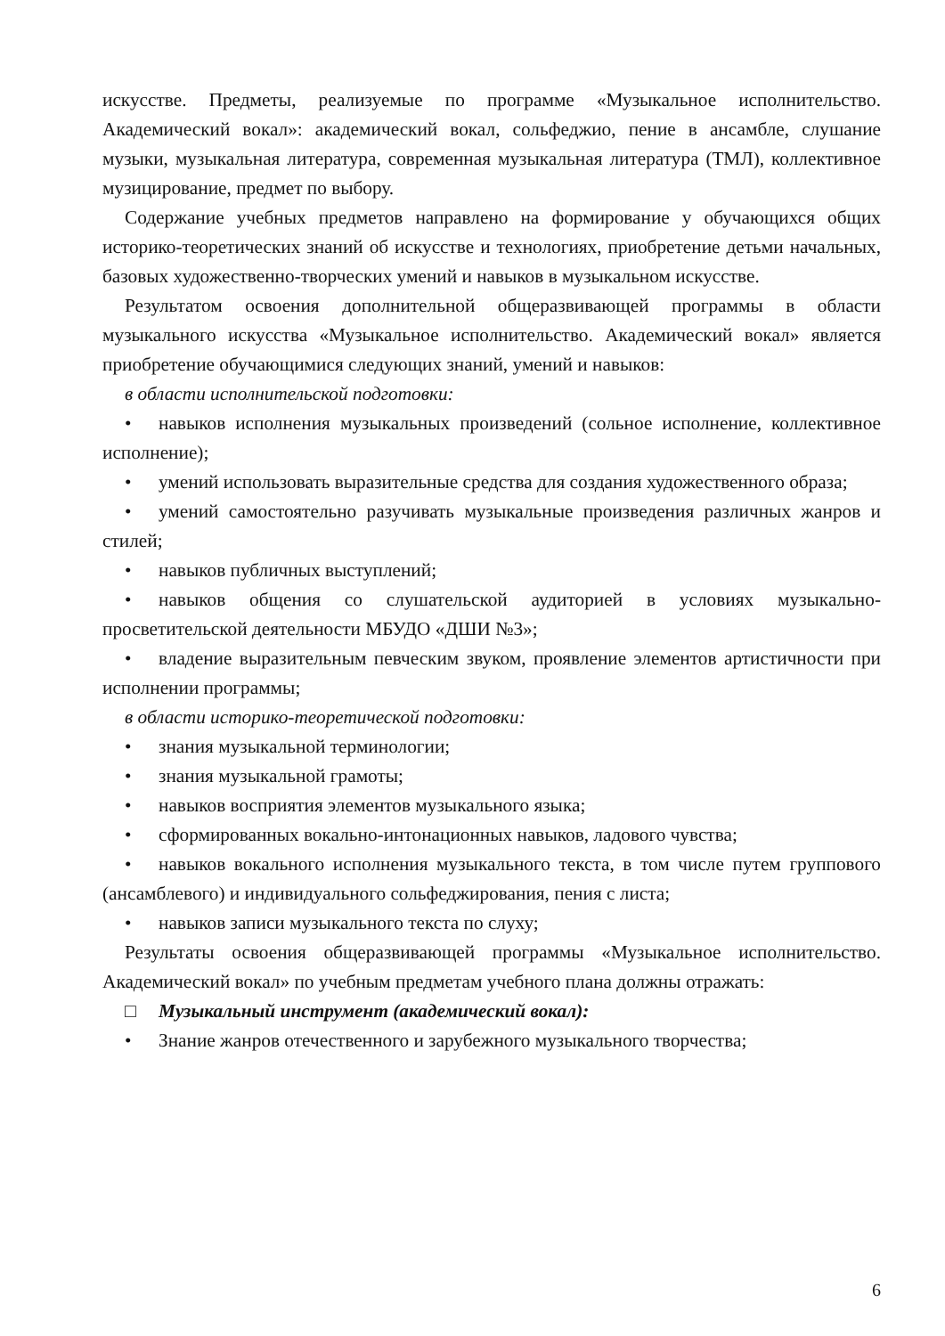искусстве. Предметы, реализуемые по программе «Музыкальное исполнительство. Академический вокал»: академический вокал, сольфеджио, пение в ансамбле, слушание музыки, музыкальная литература, современная музыкальная литература (ТМЛ), коллективное музицирование, предмет по выбору.
Содержание учебных предметов направлено на формирование у обучающихся общих историко-теоретических знаний об искусстве и технологиях, приобретение детьми начальных, базовых художественно-творческих умений и навыков в музыкальном искусстве.
Результатом освоения дополнительной общеразвивающей программы в области музыкального искусства «Музыкальное исполнительство. Академический вокал» является приобретение обучающимися следующих знаний, умений и навыков:
в области исполнительской подготовки:
• навыков исполнения музыкальных произведений (сольное исполнение, коллективное исполнение);
• умений использовать выразительные средства для создания художественного образа;
• умений самостоятельно разучивать музыкальные произведения различных жанров и стилей;
• навыков публичных выступлений;
• навыков общения со слушательской аудиторией в условиях музыкально-просветительской деятельности МБУДО «ДШИ №3»;
• владение выразительным певческим звуком, проявление элементов артистичности при исполнении программы;
в области историко-теоретической подготовки:
• знания музыкальной терминологии;
• знания музыкальной грамоты;
• навыков восприятия элементов музыкального языка;
• сформированных вокально-интонационных навыков, ладового чувства;
• навыков вокального исполнения музыкального текста, в том числе путем группового (ансамблевого) и индивидуального сольфеджирования, пения с листа;
• навыков записи музыкального текста по слуху;
Результаты освоения общеразвивающей программы «Музыкальное исполнительство. Академический вокал» по учебным предметам учебного плана должны отражать:
□ Музыкальный инструмент (академический вокал):
• Знание жанров отечественного и зарубежного музыкального творчества;
6